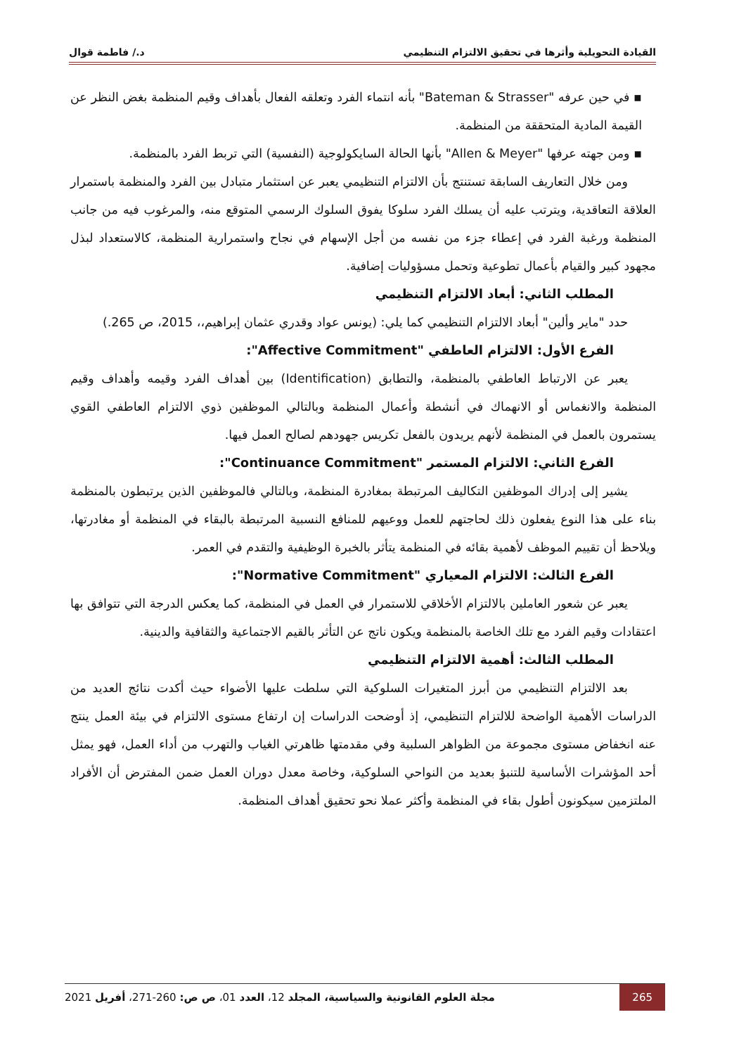القيادة التحويلية وأثرها في تحقيق الالتزام التنظيمي د./ فاطمة قوال
▪ في حين عرفه "Bateman & Strasser" بأنه انتماء الفرد وتعلقه الفعال بأهداف وقيم المنظمة بغض النظر عن القيمة المادية المتحققة من المنظمة.
▪ ومن جهته عرفها "Allen & Meyer" بأنها الحالة السايكولوجية (النفسية) التي تربط الفرد بالمنظمة.
ومن خلال التعاريف السابقة تستنتج بأن الالتزام التنظيمي يعبر عن استثمار متبادل بين الفرد والمنظمة باستمرار العلاقة التعاقدية، ويترتب عليه أن يسلك الفرد سلوكا يفوق السلوك الرسمي المتوقع منه، والمرغوب فيه من جانب المنظمة ورغبة الفرد في إعطاء جزء من نفسه من أجل الإسهام في نجاح واستمرارية المنظمة، كالاستعداد لبذل مجهود كبير والقيام بأعمال تطوعية وتحمل مسؤوليات إضافية.
المطلب الثاني: أبعاد الالتزام التنظيمي
حدد "ماير وألين" أبعاد الالتزام التنظيمي كما يلي: (يونس عواد وقدري عثمان إبراهيم،، 2015، ص 265.)
الفرع الأول: الالتزام العاطفي "Affective Commitment":
يعبر عن الارتباط العاطفي بالمنظمة، والتطابق (Identification) بين أهداف الفرد وقيمه وأهداف وقيم المنظمة والانغماس أو الانهماك في أنشطة وأعمال المنظمة وبالتالي الموظفين ذوي الالتزام العاطفي القوي يستمرون بالعمل في المنظمة لأنهم يريدون بالفعل تكريس جهودهم لصالح العمل فيها.
الفرع الثاني: الالتزام المستمر "Continuance Commitment":
يشير إلى إدراك الموظفين التكاليف المرتبطة بمغادرة المنظمة، وبالتالي فالموظفين الذين يرتبطون بالمنظمة بناء على هذا النوع يفعلون ذلك لحاجتهم للعمل ووعيهم للمنافع النسبية المرتبطة بالبقاء في المنظمة أو مغادرتها، ويلاحظ أن تقييم الموظف لأهمية بقائه في المنظمة يتأثر بالخبرة الوظيفية والتقدم في العمر.
الفرع الثالث: الالتزام المعياري "Normative Commitment":
يعبر عن شعور العاملين بالالتزام الأخلاقي للاستمرار في العمل في المنظمة، كما يعكس الدرجة التي تتوافق بها اعتقادات وقيم الفرد مع تلك الخاصة بالمنظمة ويكون ناتج عن التأثر بالقيم الاجتماعية والثقافية والدينية.
المطلب الثالث: أهمية الالتزام التنظيمي
بعد الالتزام التنظيمي من أبرز المتغيرات السلوكية التي سلطت عليها الأضواء حيث أكدت نتائج العديد من الدراسات الأهمية الواضحة للالتزام التنظيمي، إذ أوضحت الدراسات إن ارتفاع مستوى الالتزام في بيئة العمل ينتج عنه انخفاض مستوى مجموعة من الظواهر السلبية وفي مقدمتها ظاهرتي الغياب والتهرب من أداء العمل، فهو يمثل أحد المؤشرات الأساسية للتنبؤ بعديد من النواحي السلوكية، وخاصة معدل دوران العمل ضمن المفترض أن الأفراد الملتزمين سيكونون أطول بقاء في المنظمة وأكثر عملا نحو تحقيق أهداف المنظمة.
265 مجلة العلوم القانونية والسياسية، المجلد 12، العدد 01، ص ص: 260-271، أفريل 2021